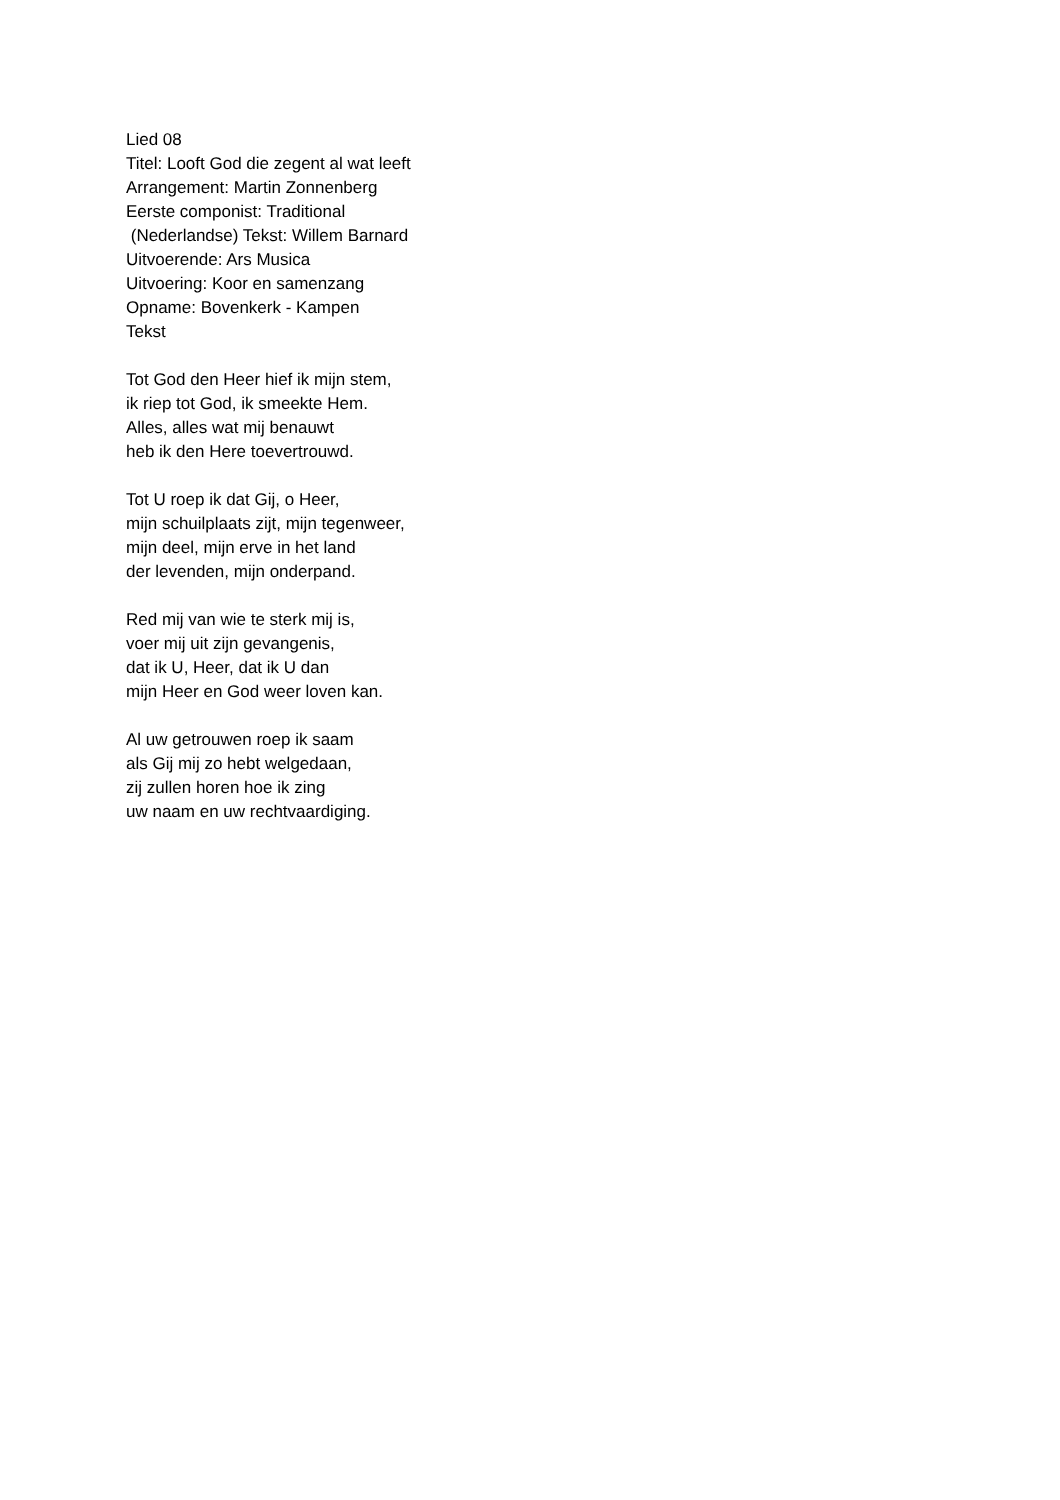Lied 08
Titel: Looft God die zegent al wat leeft
Arrangement: Martin Zonnenberg
Eerste componist: Traditional
(Nederlandse) Tekst: Willem Barnard
Uitvoerende: Ars Musica
Uitvoering: Koor en samenzang
Opname: Bovenkerk - Kampen
Tekst
Tot God den Heer hief ik mijn stem,
ik riep tot God, ik smeekte Hem.
Alles, alles wat mij benauwt
heb ik den Here toevertrouwd.
Tot U roep ik dat Gij, o Heer,
mijn schuilplaats zijt, mijn tegenweer,
mijn deel, mijn erve in het land
der levenden, mijn onderpand.
Red mij van wie te sterk mij is,
voer mij uit zijn gevangenis,
dat ik U, Heer, dat ik U dan
mijn Heer en God weer loven kan.
Al uw getrouwen roep ik saam
als Gij mij zo hebt welgedaan,
zij zullen horen hoe ik zing
uw naam en uw rechtvaardiging.